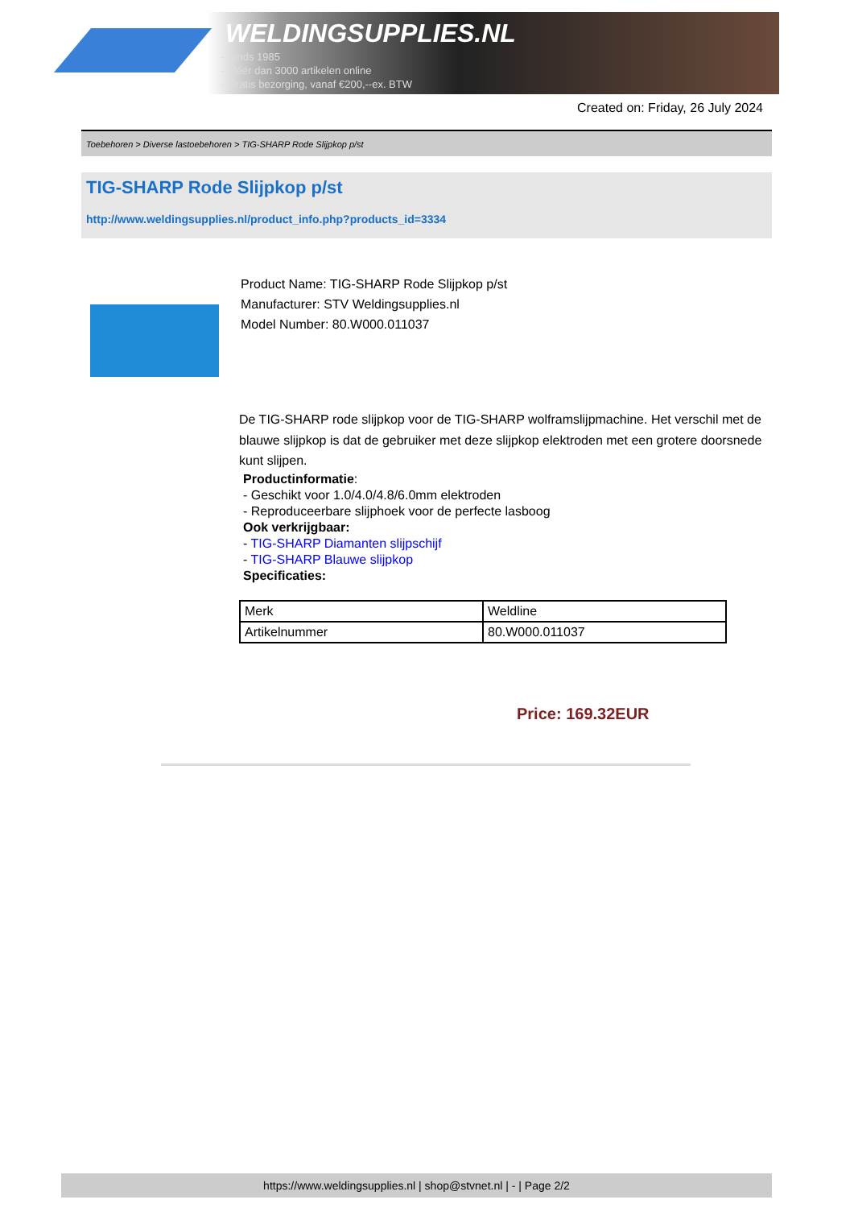WELDINGSUPPLIES.NL
- Sinds 1985
- Méér dan 3000 artikelen online
- Gratis bezorging, vanaf €200,--ex. BTW
Created on: Friday, 26 July 2024
Toebehoren > Diverse lastoebehoren > TIG-SHARP Rode Slijpkop p/st
TIG-SHARP Rode Slijpkop p/st
http://www.weldingsupplies.nl/product_info.php?products_id=3334
Product Name: TIG-SHARP Rode Slijpkop p/st
Manufacturer: STV Weldingsupplies.nl
Model Number: 80.W000.011037
De TIG-SHARP rode slijpkop voor de TIG-SHARP wolframslijpmachine. Het verschil met de blauwe slijpkop is dat de gebruiker met deze slijpkop elektroden met een grotere doorsnede kunt slijpen.
Productinformatie:
- Geschikt voor 1.0/4.0/4.8/6.0mm elektroden
- Reproduceerbare slijphoek voor de perfecte lasboog
Ook verkrijgbaar:
- TIG-SHARP Diamanten slijpschijf
- TIG-SHARP Blauwe slijpkop
Specificaties:
| Merk | Weldline |
| Artikelnummer | 80.W000.011037 |
Price: 169.32EUR
https://www.weldingsupplies.nl | shop@stvnet.nl | - | Page 2/2